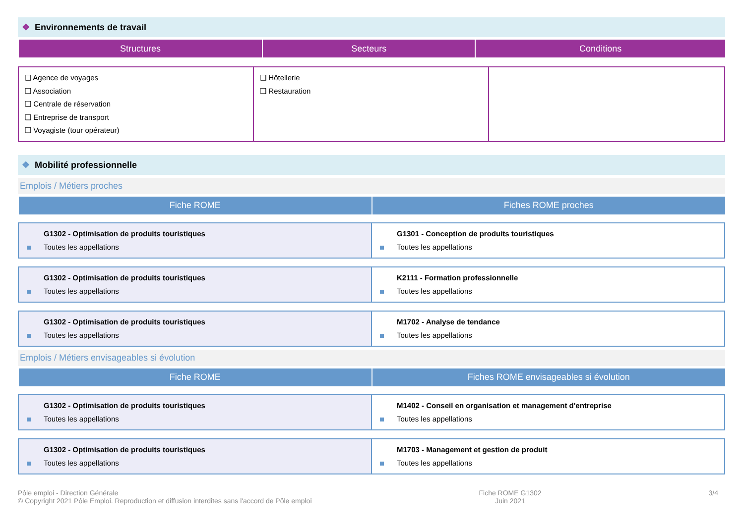❖ Environnements de travail
| Structures | Secteurs | Conditions |
| --- | --- | --- |
| ❑ Agence de voyages ❑ Association ❑ Centrale de réservation ❑ Entreprise de transport ❑ Voyagiste (tour opérateur) | ❑ Hôtellerie ❑ Restauration | |
❖ Mobilité professionnelle
Emplois / Métiers proches
| Fiche ROME | Fiches ROME proches |
| --- | --- |
| G1302 - Optimisation de produits touristiques Toutes les appellations | G1301 - Conception de produits touristiques Toutes les appellations |
| G1302 - Optimisation de produits touristiques Toutes les appellations | K2111 - Formation professionnelle Toutes les appellations |
| G1302 - Optimisation de produits touristiques Toutes les appellations | M1702 - Analyse de tendance Toutes les appellations |
Emplois / Métiers envisageables si évolution
| Fiche ROME | Fiches ROME envisageables si évolution |
| --- | --- |
| G1302 - Optimisation de produits touristiques Toutes les appellations | M1402 - Conseil en organisation et management d'entreprise Toutes les appellations |
| G1302 - Optimisation de produits touristiques Toutes les appellations | M1703 - Management et gestion de produit Toutes les appellations |
Pôle emploi - Direction Générale
© Copyright 2021 Pôle Emploi. Reproduction et diffusion interdites sans l'accord de Pôle emploi
Fiche ROME G1302
Juin 2021
3/4